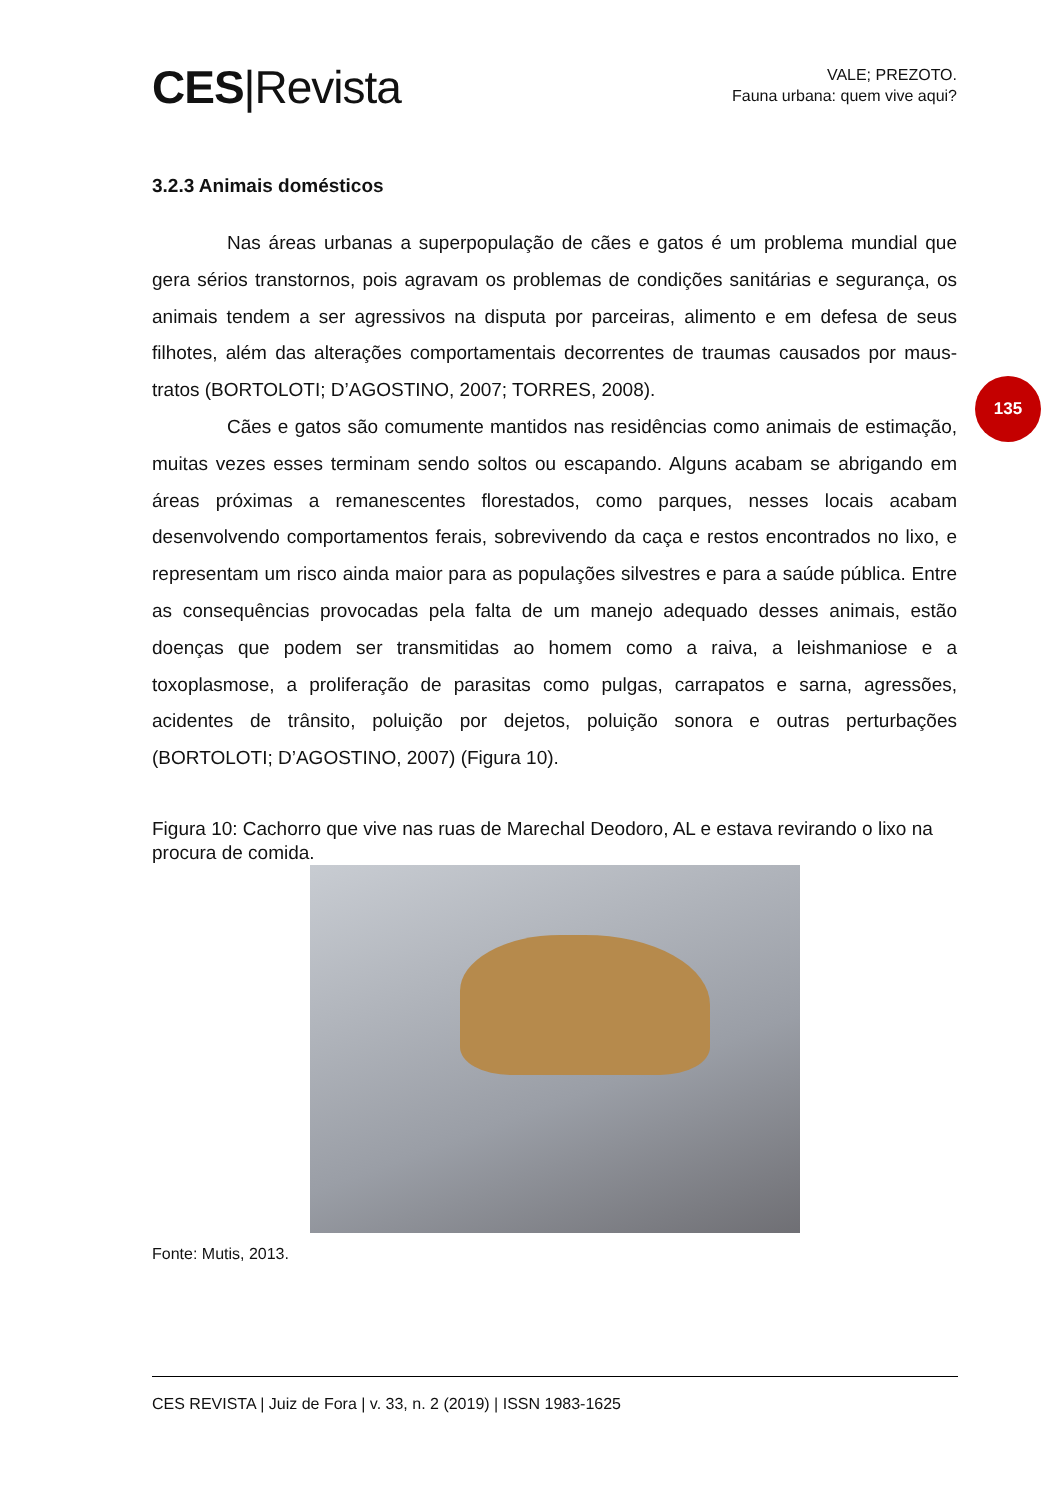CES|Revista
VALE; PREZOTO.
Fauna urbana: quem vive aqui?
135
3.2.3 Animais domésticos
Nas áreas urbanas a superpopulação de cães e gatos é um problema mundial que gera sérios transtornos, pois agravam os problemas de condições sanitárias e segurança, os animais tendem a ser agressivos na disputa por parceiras, alimento e em defesa de seus filhotes, além das alterações comportamentais decorrentes de traumas causados por maus-tratos (BORTOLOTI; D’AGOSTINO, 2007; TORRES, 2008).
Cães e gatos são comumente mantidos nas residências como animais de estimação, muitas vezes esses terminam sendo soltos ou escapando. Alguns acabam se abrigando em áreas próximas a remanescentes florestados, como parques, nesses locais acabam desenvolvendo comportamentos ferais, sobrevivendo da caça e restos encontrados no lixo, e representam um risco ainda maior para as populações silvestres e para a saúde pública. Entre as consequências provocadas pela falta de um manejo adequado desses animais, estão doenças que podem ser transmitidas ao homem como a raiva, a leishmaniose e a toxoplasmose, a proliferação de parasitas como pulgas, carrapatos e sarna, agressões, acidentes de trânsito, poluição por dejetos, poluição sonora e outras perturbações (BORTOLOTI; D’AGOSTINO, 2007) (Figura 10).
Figura 10: Cachorro que vive nas ruas de Marechal Deodoro, AL e estava revirando o lixo na procura de comida.
Fonte: Mutis, 2013.
CES REVISTA | Juiz de Fora | v. 33, n. 2 (2019) | ISSN 1983-1625